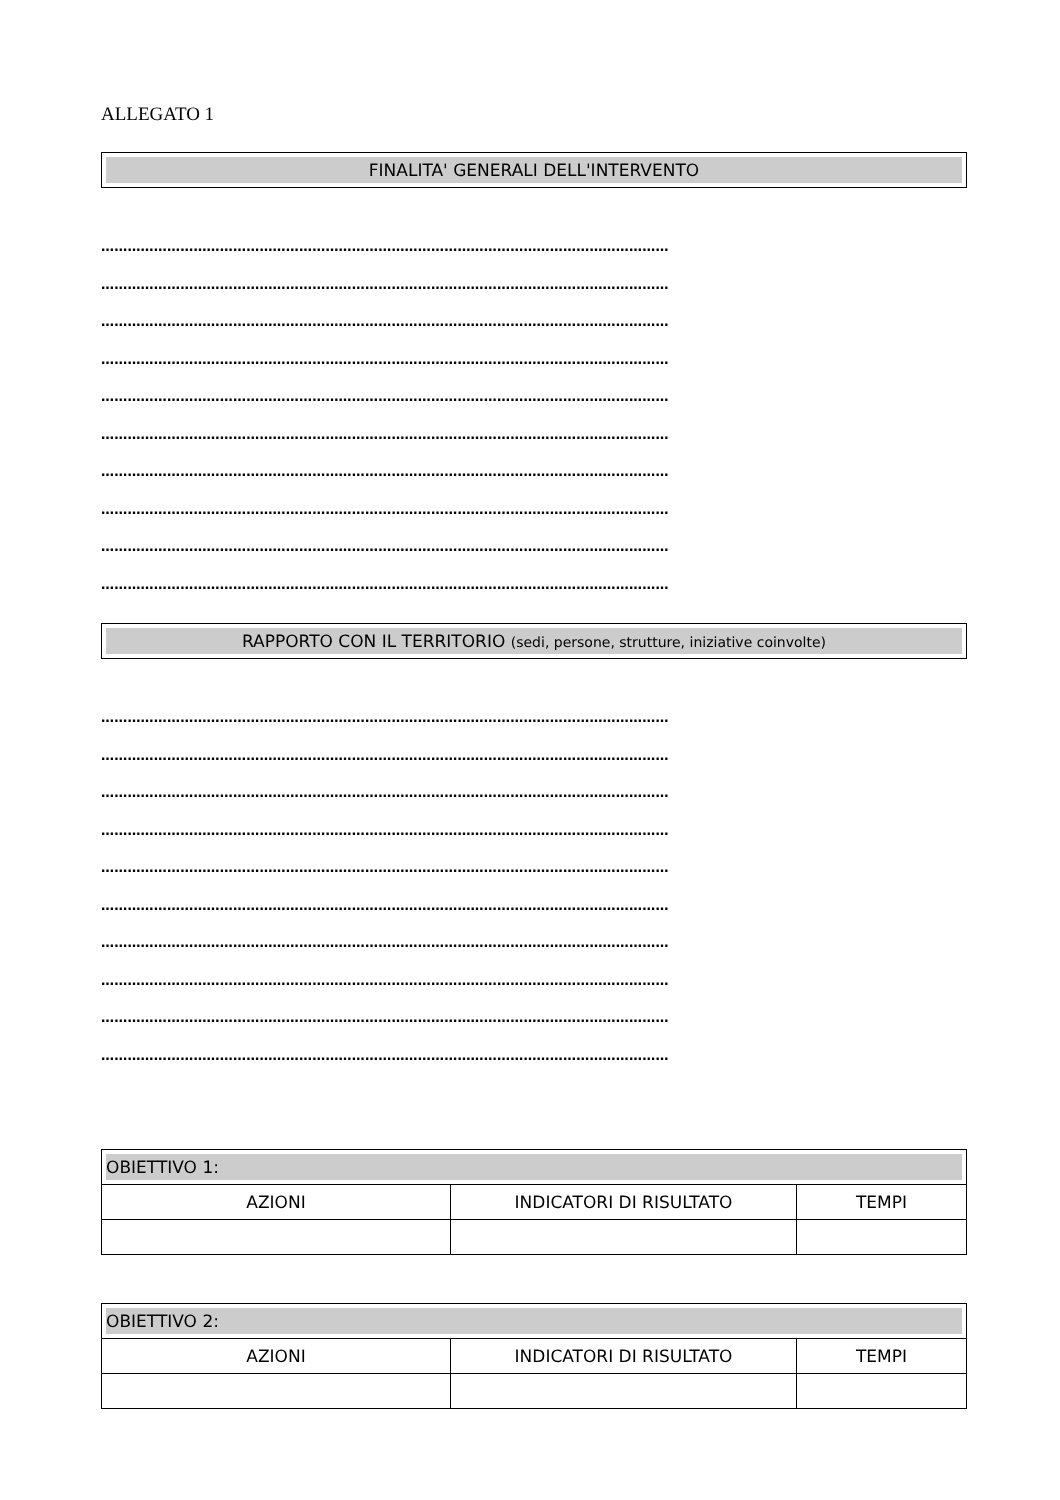ALLEGATO 1
FINALITA' GENERALI DELL'INTERVENTO
…………………………………………………………………………………………………………………
…………………………………………………………………………………………………………………
…………………………………………………………………………………………………………………
…………………………………………………………………………………………………………………
…………………………………………………………………………………………………………………
…………………………………………………………………………………………………………………
…………………………………………………………………………………………………………………
…………………………………………………………………………………………………………………
…………………………………………………………………………………………………………………
…………………………………………………………………………………………………………………
RAPPORTO CON IL TERRITORIO (sedi, persone, strutture, iniziative coinvolte)
…………………………………………………………………………………………………………………
…………………………………………………………………………………………………………………
…………………………………………………………………………………………………………………
…………………………………………………………………………………………………………………
…………………………………………………………………………………………………………………
…………………………………………………………………………………………………………………
…………………………………………………………………………………………………………………
…………………………………………………………………………………………………………………
…………………………………………………………………………………………………………………
…………………………………………………………………………………………………………………
| OBIETTIVO 1: | | |
| AZIONI | INDICATORI DI RISULTATO | TEMPI |
| OBIETTIVO 2: | | |
| AZIONI | INDICATORI DI RISULTATO | TEMPI |